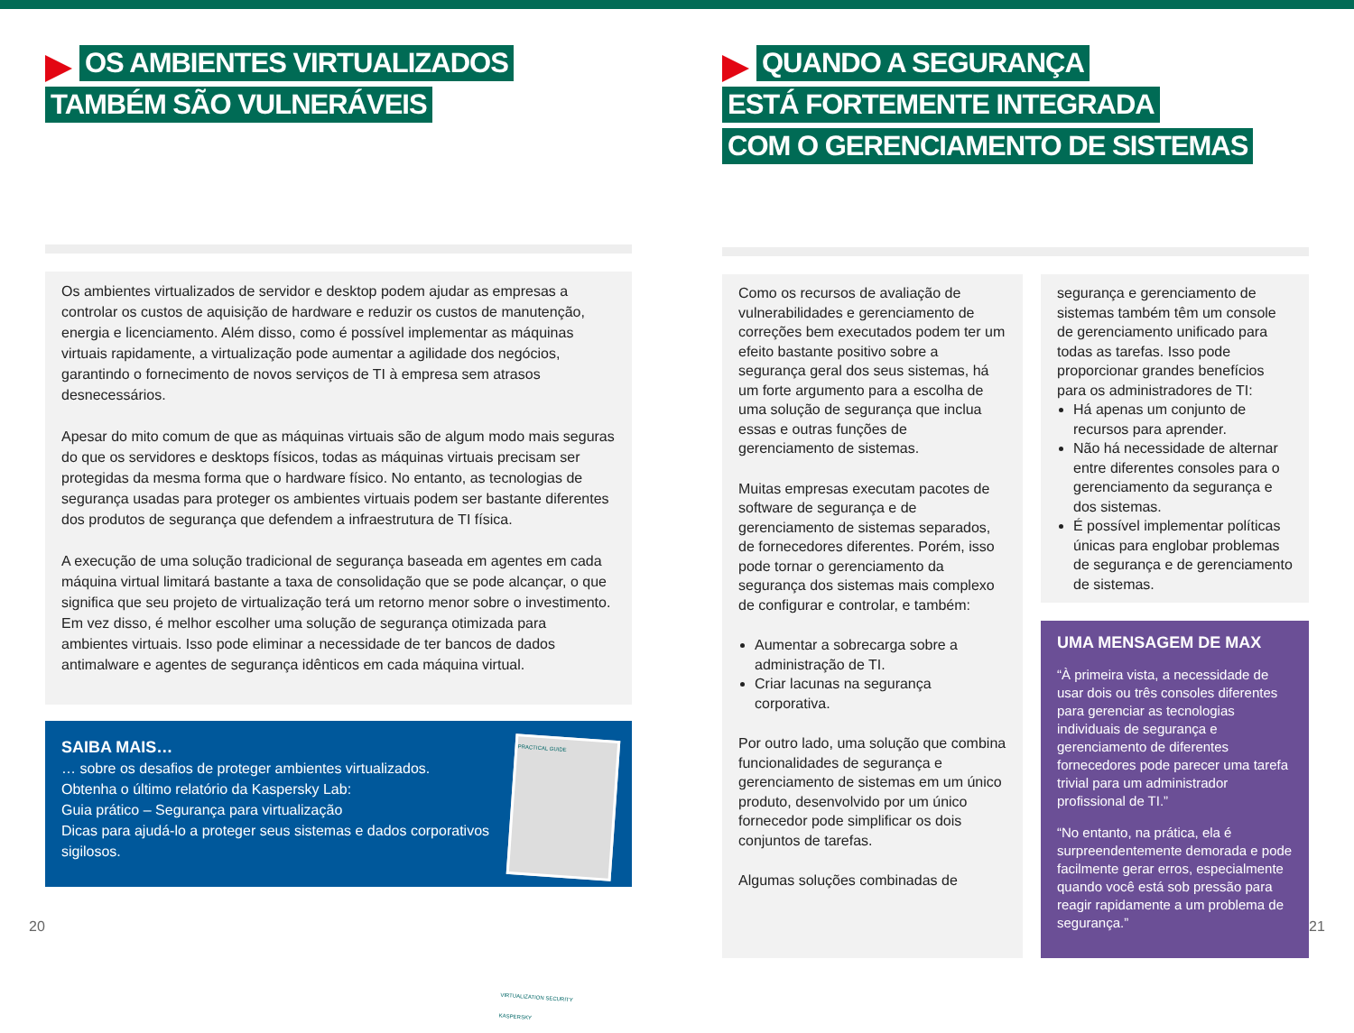OS AMBIENTES VIRTUALIZADOS
TAMBÉM SÃO VULNERÁVEIS
Os ambientes virtualizados de servidor e desktop podem ajudar as empresas a controlar os custos de aquisição de hardware e reduzir os custos de manutenção, energia e licenciamento. Além disso, como é possível implementar as máquinas virtuais rapidamente, a virtualização pode aumentar a agilidade dos negócios, garantindo o fornecimento de novos serviços de TI à empresa sem atrasos desnecessários.
Apesar do mito comum de que as máquinas virtuais são de algum modo mais seguras do que os servidores e desktops físicos, todas as máquinas virtuais precisam ser protegidas da mesma forma que o hardware físico. No entanto, as tecnologias de segurança usadas para proteger os ambientes virtuais podem ser bastante diferentes dos produtos de segurança que defendem a infraestrutura de TI física.
A execução de uma solução tradicional de segurança baseada em agentes em cada máquina virtual limitará bastante a taxa de consolidação que se pode alcançar, o que significa que seu projeto de virtualização terá um retorno menor sobre o investimento. Em vez disso, é melhor escolher uma solução de segurança otimizada para ambientes virtuais. Isso pode eliminar a necessidade de ter bancos de dados antimalware e agentes de segurança idênticos em cada máquina virtual.
SAIBA MAIS…
… sobre os desafios de proteger ambientes virtualizados.
Obtenha o último relatório da Kaspersky Lab:
Guia prático – Segurança para virtualização
Dicas para ajudá-lo a proteger seus sistemas e dados corporativos sigilosos.
PRACTICAL GUIDE
VIRTUALIZATION SECURITY
KASPERSKY
QUANDO A SEGURANÇA
ESTÁ FORTEMENTE INTEGRADA
COM O GERENCIAMENTO DE SISTEMAS
Como os recursos de avaliação de vulnerabilidades e gerenciamento de correções bem executados podem ter um efeito bastante positivo sobre a segurança geral dos seus sistemas, há um forte argumento para a escolha de uma solução de segurança que inclua essas e outras funções de gerenciamento de sistemas.
Muitas empresas executam pacotes de software de segurança e de gerenciamento de sistemas separados, de fornecedores diferentes. Porém, isso pode tornar o gerenciamento da segurança dos sistemas mais complexo de configurar e controlar, e também:
Aumentar a sobrecarga sobre a administração de TI.
Criar lacunas na segurança corporativa.
Por outro lado, uma solução que combina funcionalidades de segurança e gerenciamento de sistemas em um único produto, desenvolvido por um único fornecedor pode simplificar os dois conjuntos de tarefas.
Algumas soluções combinadas de
segurança e gerenciamento de sistemas também têm um console de gerenciamento unificado para todas as tarefas. Isso pode proporcionar grandes benefícios para os administradores de TI:
Há apenas um conjunto de recursos para aprender.
Não há necessidade de alternar entre diferentes consoles para o gerenciamento da segurança e dos sistemas.
É possível implementar políticas únicas para englobar problemas de segurança e de gerenciamento de sistemas.
UMA MENSAGEM DE MAX
“À primeira vista, a necessidade de usar dois ou três consoles diferentes para gerenciar as tecnologias individuais de segurança e gerenciamento de diferentes fornecedores pode parecer uma tarefa trivial para um administrador profissional de TI.”
“No entanto, na prática, ela é surpreendentemente demorada e pode facilmente gerar erros, especialmente quando você está sob pressão para reagir rapidamente a um problema de segurança.”
20 21